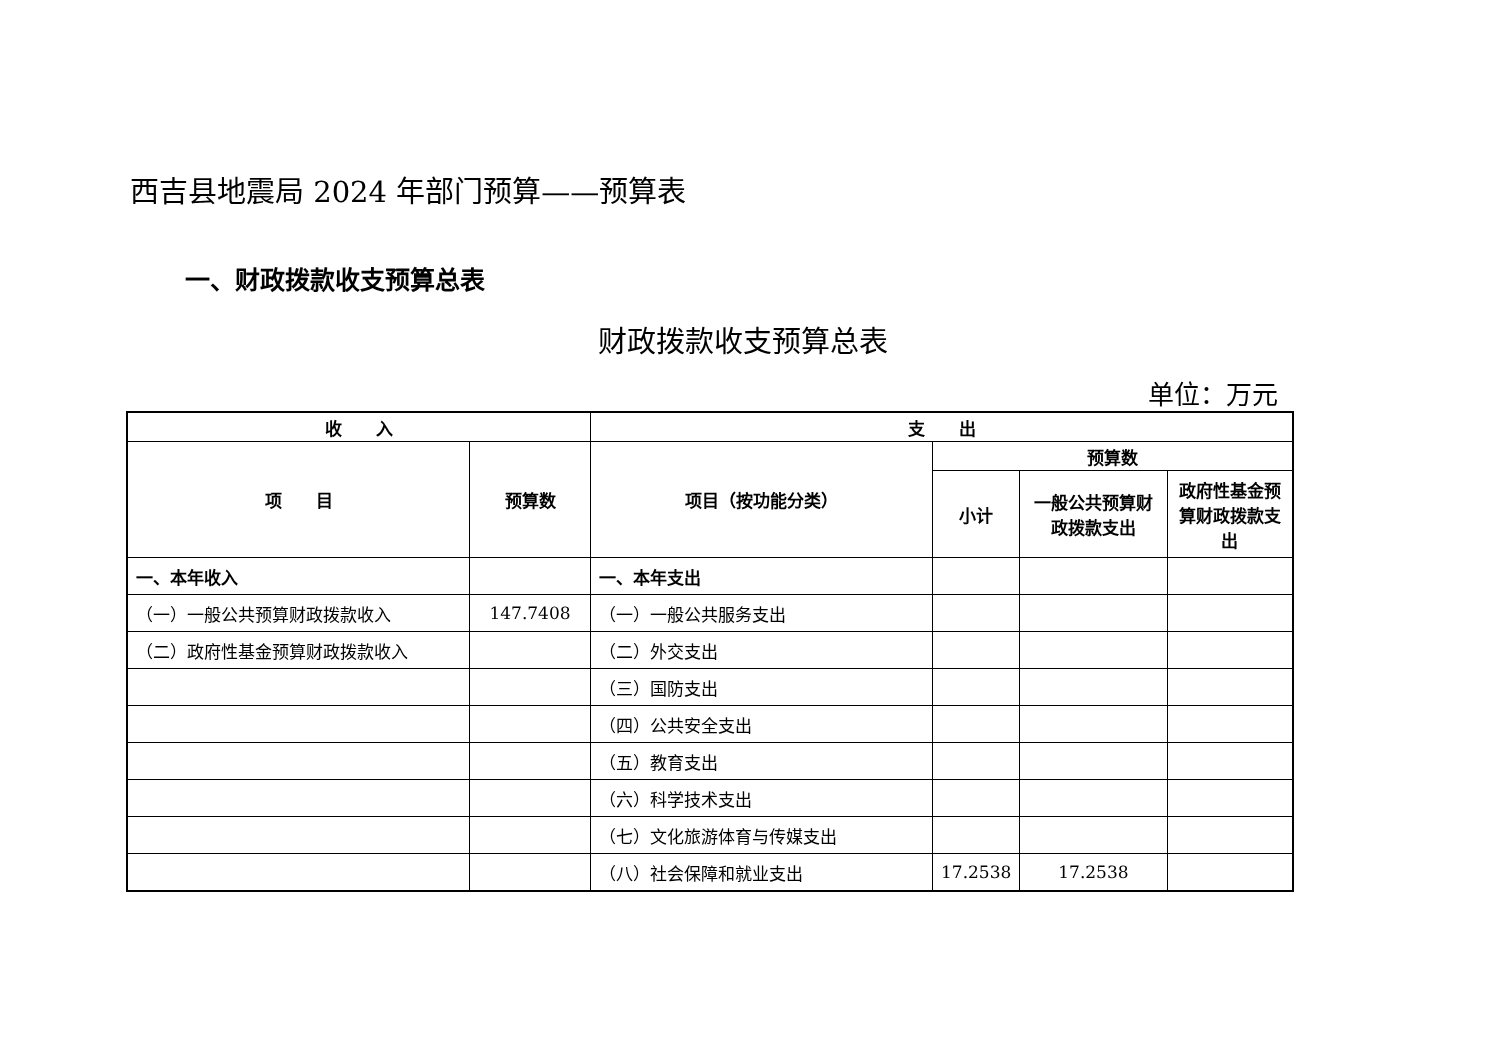西吉县地震局 2024 年部门预算——预算表
一、财政拨款收支预算总表
财政拨款收支预算总表
单位：万元
| 收 入 | | 支 出 | | | |
| --- | --- | --- | --- | --- | --- |
| 项 目 | 预算数 | 项目（按功能分类） | 预算数 | | |
| | | | 小计 | 一般公共预算财政拨款支出 | 政府性基金预算财政拨款支出 |
| 一、本年收入 | | 一、本年支出 | | | |
| （一）一般公共预算财政拨款收入 | 147.7408 | （一）一般公共服务支出 | | | |
| （二）政府性基金预算财政拨款收入 | | （二）外交支出 | | | |
| | | （三）国防支出 | | | |
| | | （四）公共安全支出 | | | |
| | | （五）教育支出 | | | |
| | | （六）科学技术支出 | | | |
| | | （七）文化旅游体育与传媒支出 | | | |
| | | （八）社会保障和就业支出 | 17.2538 | 17.2538 | |